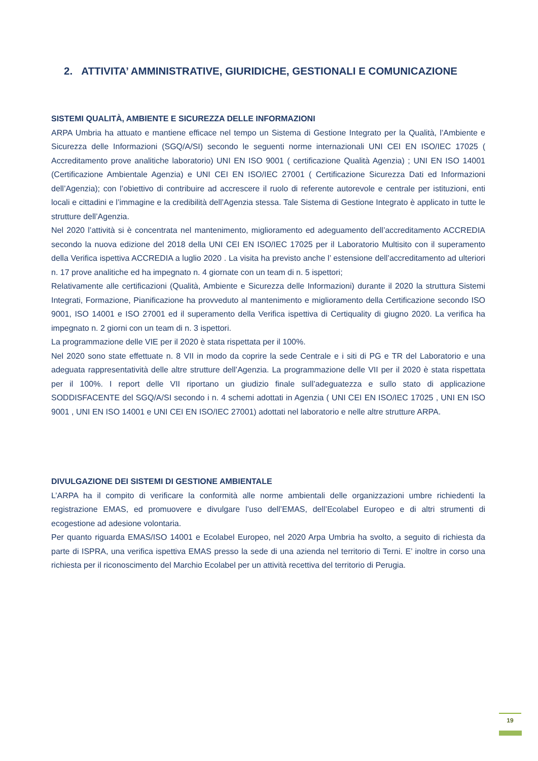2. ATTIVITA’ AMMINISTRATIVE, GIURIDICHE, GESTIONALI E COMUNICAZIONE
SISTEMI QUALITÀ, AMBIENTE E SICUREZZA DELLE INFORMAZIONI
ARPA Umbria ha attuato e mantiene efficace nel tempo un Sistema di Gestione Integrato per la Qualità, l’Ambiente e Sicurezza delle Informazioni (SGQ/A/SI) secondo le seguenti norme internazionali UNI CEI EN ISO/IEC 17025 ( Accreditamento prove analitiche laboratorio) UNI EN ISO 9001 ( certificazione Qualità Agenzia) ; UNI EN ISO 14001 (Certificazione Ambientale Agenzia) e UNI CEI EN ISO/IEC 27001 ( Certificazione Sicurezza Dati ed Informazioni dell’Agenzia); con l’obiettivo di contribuire ad accrescere il ruolo di referente autorevole e centrale per istituzioni, enti locali e cittadini e l’immagine e la credibilità dell’Agenzia stessa. Tale Sistema di Gestione Integrato è applicato in tutte le strutture dell’Agenzia.
Nel 2020 l’attività si è concentrata nel mantenimento, miglioramento ed adeguamento dell’accreditamento ACCREDIA secondo la nuova edizione del 2018 della UNI CEI EN ISO/IEC 17025 per il Laboratorio Multisito con il superamento della Verifica ispettiva ACCREDIA a luglio 2020 . La visita ha previsto anche l’ estensione dell’accreditamento ad ulteriori n. 17 prove analitiche ed ha impegnato n. 4 giornate con un team di n. 5 ispettori;
Relativamente alle certificazioni (Qualità, Ambiente e Sicurezza delle Informazioni) durante il 2020 la struttura Sistemi Integrati, Formazione, Pianificazione ha provveduto al mantenimento e miglioramento della Certificazione secondo ISO 9001, ISO 14001 e ISO 27001 ed il superamento della Verifica ispettiva di Certiquality di giugno 2020. La verifica ha impegnato n. 2 giorni con un team di n. 3 ispettori.
La programmazione delle VIE per il 2020 è stata rispettata per il 100%.
Nel 2020 sono state effettuate n. 8 VII in modo da coprire la sede Centrale e i siti di PG e TR del Laboratorio e una adeguata rappresentatività delle altre strutture dell’Agenzia. La programmazione delle VII per il 2020 è stata rispettata per il 100%. I report delle VII riportano un giudizio finale sull’adeguatezza e sullo stato di applicazione SODDISFACENTE del SGQ/A/SI secondo i n. 4 schemi adottati in Agenzia ( UNI CEI EN ISO/IEC 17025 , UNI EN ISO 9001 , UNI EN ISO 14001 e UNI CEI EN ISO/IEC 27001) adottati nel laboratorio e nelle altre strutture ARPA.
DIVULGAZIONE DEI SISTEMI DI GESTIONE AMBIENTALE
L’ARPA ha il compito di verificare la conformità alle norme ambientali delle organizzazioni umbre richiedenti la registrazione EMAS, ed promuovere e divulgare l’uso dell’EMAS, dell’Ecolabel Europeo e di altri strumenti di ecogestione ad adesione volontaria.
Per quanto riguarda EMAS/ISO 14001 e Ecolabel Europeo, nel 2020 Arpa Umbria ha svolto, a seguito di richiesta da parte di ISPRA, una verifica ispettiva EMAS presso la sede di una azienda nel territorio di Terni. E’ inoltre in corso una richiesta per il riconoscimento del Marchio Ecolabel per un attività recettiva del territorio di Perugia.
19